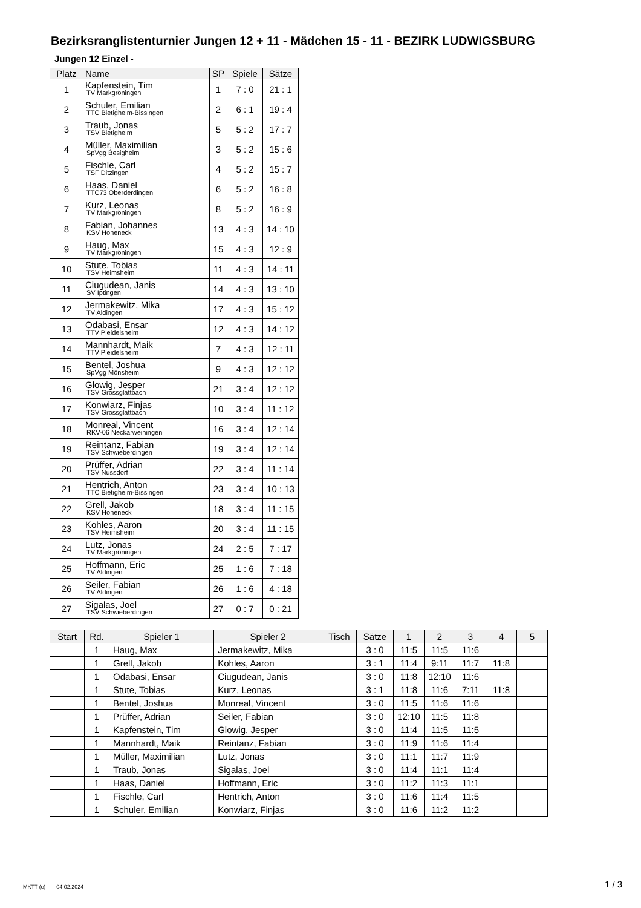Bezirksranglistenturnier Jungen 12 + 11 - Mädchen 15 - 11 - BEZIRK LUDWIGSBURG
Jungen 12 Einzel -
| Platz | Name | SP | Spiele | Sätze |
| --- | --- | --- | --- | --- |
| 1 | Kapfenstein, Tim TV Markgröningen | 1 | 7 : 0 | 21 : 1 |
| 2 | Schuler, Emilian TTC Bietigheim-Bissingen | 2 | 6 : 1 | 19 : 4 |
| 3 | Traub, Jonas TSV Bietigheim | 5 | 5 : 2 | 17 : 7 |
| 4 | Müller, Maximilian SpVgg Besigheim | 3 | 5 : 2 | 15 : 6 |
| 5 | Fischle, Carl TSF Ditzingen | 4 | 5 : 2 | 15 : 7 |
| 6 | Haas, Daniel TTC73 Oberderdingen | 6 | 5 : 2 | 16 : 8 |
| 7 | Kurz, Leonas TV Markgröningen | 8 | 5 : 2 | 16 : 9 |
| 8 | Fabian, Johannes KSV Hoheneck | 13 | 4 : 3 | 14 : 10 |
| 9 | Haug, Max TV Markgröningen | 15 | 4 : 3 | 12 : 9 |
| 10 | Stute, Tobias TSV Heimsheim | 11 | 4 : 3 | 14 : 11 |
| 11 | Ciugudean, Janis SV Iptingen | 14 | 4 : 3 | 13 : 10 |
| 12 | Jermakewitz, Mika TV Aldingen | 17 | 4 : 3 | 15 : 12 |
| 13 | Odabasi, Ensar TTV Pleidelsheim | 12 | 4 : 3 | 14 : 12 |
| 14 | Mannhardt, Maik TTV Pleidelsheim | 7 | 4 : 3 | 12 : 11 |
| 15 | Bentel, Joshua SpVgg Mönsheim | 9 | 4 : 3 | 12 : 12 |
| 16 | Glowig, Jesper TSV Grossglattbach | 21 | 3 : 4 | 12 : 12 |
| 17 | Konwiarz, Finjas TSV Grossglattbach | 10 | 3 : 4 | 11 : 12 |
| 18 | Monreal, Vincent RKV-06 Neckarweihingen | 16 | 3 : 4 | 12 : 14 |
| 19 | Reintanz, Fabian TSV Schwieberdingen | 19 | 3 : 4 | 12 : 14 |
| 20 | Prüffer, Adrian TSV Nussdorf | 22 | 3 : 4 | 11 : 14 |
| 21 | Hentrich, Anton TTC Bietigheim-Bissingen | 23 | 3 : 4 | 10 : 13 |
| 22 | Grell, Jakob KSV Hoheneck | 18 | 3 : 4 | 11 : 15 |
| 23 | Kohles, Aaron TSV Heimsheim | 20 | 3 : 4 | 11 : 15 |
| 24 | Lutz, Jonas TV Markgröningen | 24 | 2 : 5 | 7 : 17 |
| 25 | Hoffmann, Eric TV Aldingen | 25 | 1 : 6 | 7 : 18 |
| 26 | Seiler, Fabian TV Aldingen | 26 | 1 : 6 | 4 : 18 |
| 27 | Sigalas, Joel TSV Schwieberdingen | 27 | 0 : 7 | 0 : 21 |
| Start | Rd. | Spieler 1 | Spieler 2 | Tisch | Sätze | 1 | 2 | 3 | 4 | 5 |
| --- | --- | --- | --- | --- | --- | --- | --- | --- | --- | --- |
| | 1 | Haug, Max | Jermakewitz, Mika | | 3 : 0 | 11:5 | 11:5 | 11:6 | | |
| | 1 | Grell, Jakob | Kohles, Aaron | | 3 : 1 | 11:4 | 9:11 | 11:7 | 11:8 | |
| | 1 | Odabasi, Ensar | Ciugudean, Janis | | 3 : 0 | 11:8 | 12:10 | 11:6 | | |
| | 1 | Stute, Tobias | Kurz, Leonas | | 3 : 1 | 11:8 | 11:6 | 7:11 | 11:8 | |
| | 1 | Bentel, Joshua | Monreal, Vincent | | 3 : 0 | 11:5 | 11:6 | 11:6 | | |
| | 1 | Prüffer, Adrian | Seiler, Fabian | | 3 : 0 | 12:10 | 11:5 | 11:8 | | |
| | 1 | Kapfenstein, Tim | Glowig, Jesper | | 3 : 0 | 11:4 | 11:5 | 11:5 | | |
| | 1 | Mannhardt, Maik | Reintanz, Fabian | | 3 : 0 | 11:9 | 11:6 | 11:4 | | |
| | 1 | Müller, Maximilian | Lutz, Jonas | | 3 : 0 | 11:1 | 11:7 | 11:9 | | |
| | 1 | Traub, Jonas | Sigalas, Joel | | 3 : 0 | 11:4 | 11:1 | 11:4 | | |
| | 1 | Haas, Daniel | Hoffmann, Eric | | 3 : 0 | 11:2 | 11:3 | 11:1 | | |
| | 1 | Fischle, Carl | Hentrich, Anton | | 3 : 0 | 11:6 | 11:4 | 11:5 | | |
| | 1 | Schuler, Emilian | Konwiarz, Finjas | | 3 : 0 | 11:6 | 11:2 | 11:2 | | |
MKTT (c) - 04.02.2024 1 / 3